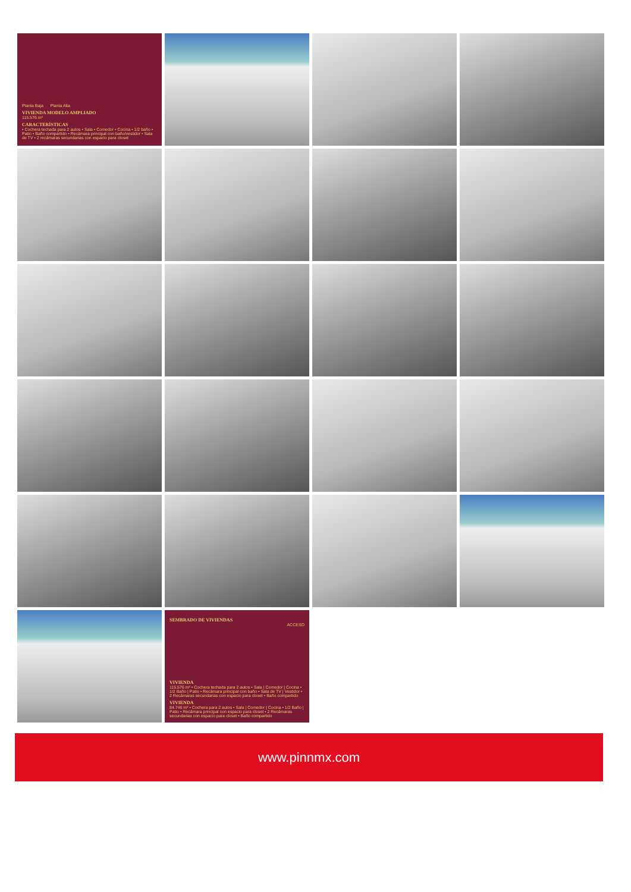Planta Baja Planta Alta
VIVIENDA MODELO AMPLIADO
115.576 m²
CARACTERÍSTICAS
• Cochera techada para 2 autos • Sala • Comedor • Cocina • 1/2 baño • Patio • Baño compartido • Recámara principal con baño/vestidor • Sala de TV • 2 recámaras secundarias con espacio para closet
SEMBRADO DE VIVIENDAS
ACCESO
VIVIENDA
115.576 m² • Cochera techada para 2 autos • Sala | Comedor | Cocina • 1/2 Baño | Patio • Recámara principal con baño • Sala de TV | Vestidor • 2 Recámaras secundarias con espacio para closet • Baño compartido
VIVIENDA
84.746 m² • Cochera para 2 autos • Sala | Comedor | Cocina • 1/2 Baño | Patio • Recámara principal con espacio para closet • 2 Recámaras secundarias con espacio para closet • Baño compartido
www.pinnmx.com